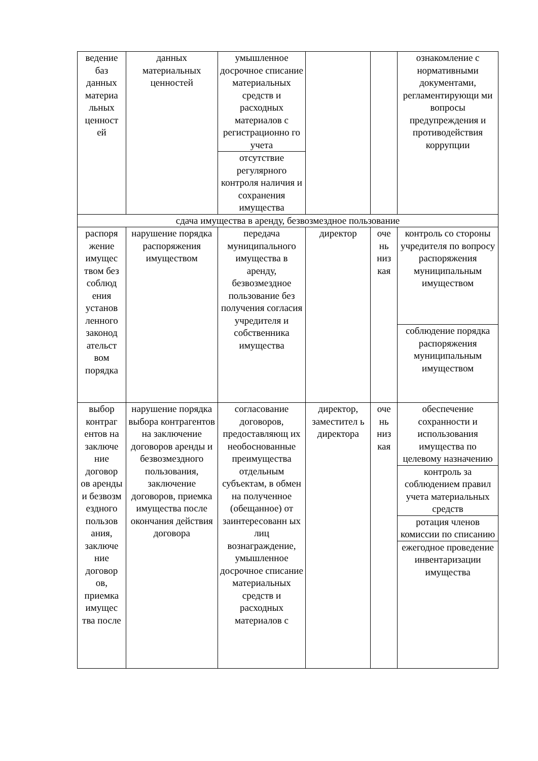| ведение баз данных материа льных ценност ей | данных материальных ценностей | умышленное досрочное списание материальных средств и расходных материалов с регистрационно го учета | | | ознакомление с нормативными документами, регламентирующи ми вопросы предупреждения и противодействия коррупции |
| | | отсутствие регулярного контроля наличия и сохранения имущества | | | |
| сдача имущества в аренду, безвозмездное пользование | | | | | |
| распоря жение имущес твом без соблюд ения установ ленного законод ательст вом порядка | нарушение порядка распоряжения имуществом | передача муниципального имущества в аренду, безвозмездное пользование без получения согласия учредителя и собственника имущества | директор | оче нь низ кая | контроль со стороны учредителя по вопросу распоряжения муниципальным имуществом |
| | | | | | соблюдение порядка распоряжения муниципальным имуществом |
| выбор контраг ентов на заключе ние договор ов аренды и безвозм ездного пользов ания, заключе ние договор ов, приемка имущес тва после | нарушение порядка выбора контрагентов на заключение договоров аренды и безвозмездного пользования, заключение договоров, приемка имущества после окончания действия договора | согласование договоров, предоставляющ их необоснованные преимущества отдельным субъектам, в обмен на полученное (обещанное) от заинтересованн ых лиц вознаграждение, умышленное досрочное списание материальных средств и расходных материалов с | директор, заместител ь директора | оче нь низ кая | обеспечение сохранности и использования имущества по целевому назначению |
| | | | | | контроль за соблюдением правил учета материальных средств |
| | | | | | ротация членов комиссии по списанию |
| | | | | | ежегодное проведение инвентаризации имущества |